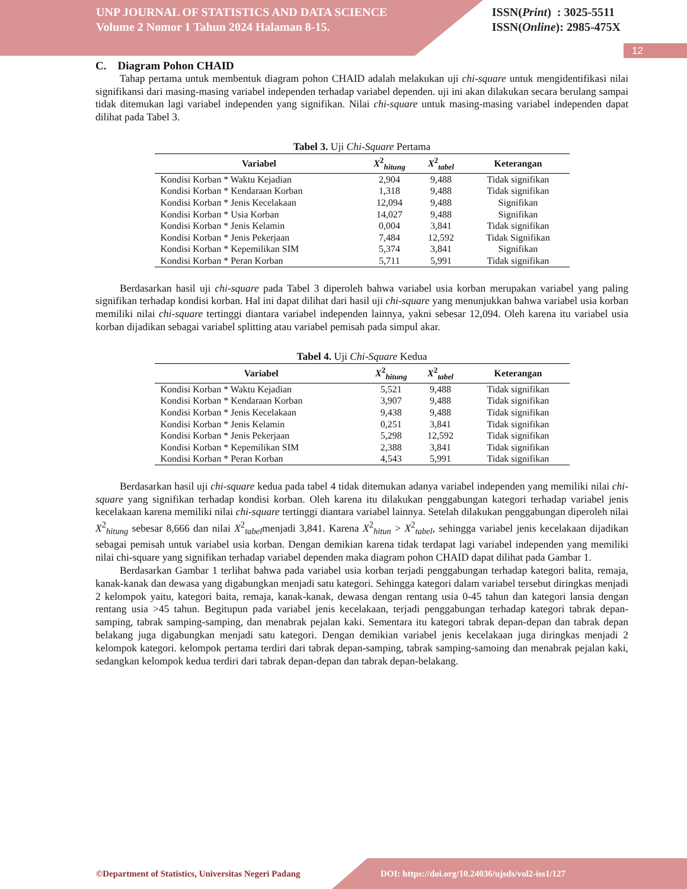UNP JOURNAL OF STATISTICS AND DATA SCIENCE
Volume 2 Nomor 1 Tahun 2024 Halaman 8-15.
ISSN(Print) : 3025-5511
ISSN(Online): 2985-475X
12
C. Diagram Pohon CHAID
Tahap pertama untuk membentuk diagram pohon CHAID adalah melakukan uji chi-square untuk mengidentifikasi nilai signifikansi dari masing-masing variabel independen terhadap variabel dependen. uji ini akan dilakukan secara berulang sampai tidak ditemukan lagi variabel independen yang signifikan. Nilai chi-square untuk masing-masing variabel independen dapat dilihat pada Tabel 3.
Tabel 3. Uji Chi-Square Pertama
| Variabel | X<sup>2</sup><sub>hitung</sub> | X<sup>2</sup><sub>tabel</sub> | Keterangan |
| --- | --- | --- | --- |
| Kondisi Korban * Waktu Kejadian | 2,904 | 9,488 | Tidak signifikan |
| Kondisi Korban * Kendaraan Korban | 1,318 | 9,488 | Tidak signifikan |
| Kondisi Korban * Jenis Kecelakaan | 12,094 | 9,488 | Signifikan |
| Kondisi Korban * Usia Korban | 14,027 | 9,488 | Signifikan |
| Kondisi Korban * Jenis Kelamin | 0,004 | 3,841 | Tidak signifikan |
| Kondisi Korban * Jenis Pekerjaan | 7,484 | 12,592 | Tidak Signifikan |
| Kondisi Korban * Kepemilikan SIM | 5,374 | 3,841 | Signifikan |
| Kondisi Korban * Peran Korban | 5,711 | 5,991 | Tidak signifikan |
Berdasarkan hasil uji chi-square pada Tabel 3 diperoleh bahwa variabel usia korban merupakan variabel yang paling signifikan terhadap kondisi korban. Hal ini dapat dilihat dari hasil uji chi-square yang menunjukkan bahwa variabel usia korban memiliki nilai chi-square tertinggi diantara variabel independen lainnya, yakni sebesar 12,094. Oleh karena itu variabel usia korban dijadikan sebagai variabel splitting atau variabel pemisah pada simpul akar.
Tabel 4. Uji Chi-Square Kedua
| Variabel | X<sup>2</sup><sub>hitung</sub> | X<sup>2</sup><sub>tabel</sub> | Keterangan |
| --- | --- | --- | --- |
| Kondisi Korban * Waktu Kejadian | 5,521 | 9,488 | Tidak signifikan |
| Kondisi Korban * Kendaraan Korban | 3,907 | 9,488 | Tidak signifikan |
| Kondisi Korban * Jenis Kecelakaan | 9,438 | 9,488 | Tidak signifikan |
| Kondisi Korban * Jenis Kelamin | 0,251 | 3,841 | Tidak signifikan |
| Kondisi Korban * Jenis Pekerjaan | 5,298 | 12,592 | Tidak signifikan |
| Kondisi Korban * Kepemilikan SIM | 2,388 | 3,841 | Tidak signifikan |
| Kondisi Korban * Peran Korban | 4,543 | 5,991 | Tidak signifikan |
Berdasarkan hasil uji chi-square kedua pada tabel 4 tidak ditemukan adanya variabel independen yang memiliki nilai chi-square yang signifikan terhadap kondisi korban. Oleh karena itu dilakukan penggabungan kategori terhadap variabel jenis kecelakaan karena memiliki nilai chi-square tertinggi diantara variabel lainnya. Setelah dilakukan penggabungan diperoleh nilai X<sup>2</sup><sub>hitung</sub> sebesar 8,666 dan nilai X<sup>2</sup><sub>tabel</sub>menjadi 3,841. Karena X<sup>2</sup><sub>hitun</sub> > X<sup>2</sup><sub>tabel</sub>, sehingga variabel jenis kecelakaan dijadikan sebagai pemisah untuk variabel usia korban. Dengan demikian karena tidak terdapat lagi variabel independen yang memiliki nilai chi-square yang signifikan terhadap variabel dependen maka diagram pohon CHAID dapat dilihat pada Gambar 1.
Berdasarkan Gambar 1 terlihat bahwa pada variabel usia korban terjadi penggabungan terhadap kategori balita, remaja, kanak-kanak dan dewasa yang digabungkan menjadi satu kategori. Sehingga kategori dalam variabel tersebut diringkas menjadi 2 kelompok yaitu, kategori baita, remaja, kanak-kanak, dewasa dengan rentang usia 0-45 tahun dan kategori lansia dengan rentang usia >45 tahun. Begitupun pada variabel jenis kecelakaan, terjadi penggabungan terhadap kategori tabrak depan-samping, tabrak samping-samping, dan menabrak pejalan kaki. Sementara itu kategori tabrak depan-depan dan tabrak depan belakang juga digabungkan menjadi satu kategori. Dengan demikian variabel jenis kecelakaan juga diringkas menjadi 2 kelompok kategori. kelompok pertama terdiri dari tabrak depan-samping, tabrak samping-samoing dan menabrak pejalan kaki, sedangkan kelompok kedua terdiri dari tabrak depan-depan dan tabrak depan-belakang.
©Department of Statistics, Universitas Negeri Padang
DOI: https://doi.org/10.24036/ujsds/vol2-iss1/127